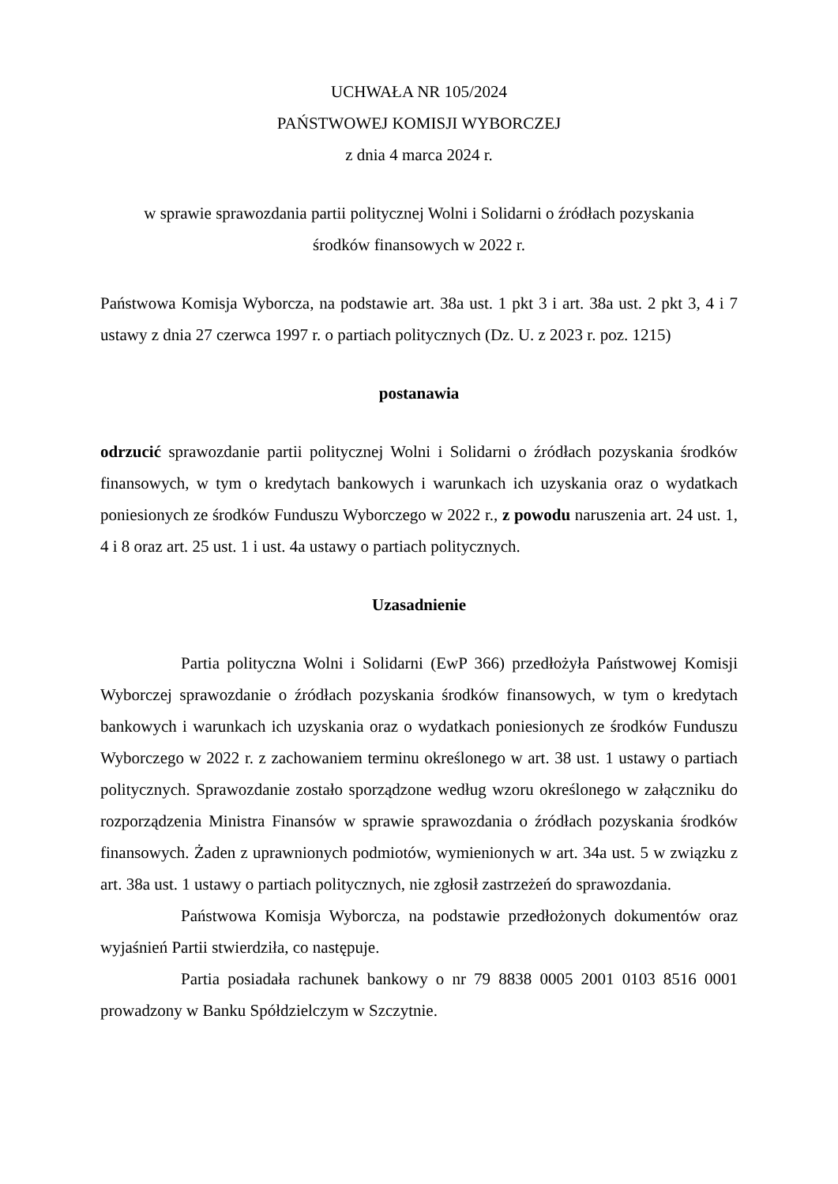UCHWAŁA NR 105/2024
PAŃSTWOWEJ KOMISJI WYBORCZEJ
z dnia 4 marca 2024 r.
w sprawie sprawozdania partii politycznej Wolni i Solidarni o źródłach pozyskania
środków finansowych w 2022 r.
Państwowa Komisja Wyborcza, na podstawie art. 38a ust. 1 pkt 3 i art. 38a ust. 2 pkt 3, 4 i 7 ustawy z dnia 27 czerwca 1997 r. o partiach politycznych (Dz. U. z 2023 r. poz. 1215)
postanawia
odrzucić sprawozdanie partii politycznej Wolni i Solidarni o źródłach pozyskania środków finansowych, w tym o kredytach bankowych i warunkach ich uzyskania oraz o wydatkach poniesionych ze środków Funduszu Wyborczego w 2022 r., z powodu naruszenia art. 24 ust. 1, 4 i 8 oraz art. 25 ust. 1 i ust. 4a ustawy o partiach politycznych.
Uzasadnienie
Partia polityczna Wolni i Solidarni (EwP 366) przedłożyła Państwowej Komisji Wyborczej sprawozdanie o źródłach pozyskania środków finansowych, w tym o kredytach bankowych i warunkach ich uzyskania oraz o wydatkach poniesionych ze środków Funduszu Wyborczego w 2022 r. z zachowaniem terminu określonego w art. 38 ust. 1 ustawy o partiach politycznych. Sprawozdanie zostało sporządzone według wzoru określonego w załączniku do rozporządzenia Ministra Finansów w sprawie sprawozdania o źródłach pozyskania środków finansowych. Żaden z uprawnionych podmiotów, wymienionych w art. 34a ust. 5 w związku z art. 38a ust. 1 ustawy o partiach politycznych, nie zgłosił zastrzeżeń do sprawozdania.
Państwowa Komisja Wyborcza, na podstawie przedłożonych dokumentów oraz wyjaśnień Partii stwierdziła, co następuje.
Partia posiadała rachunek bankowy o nr 79 8838 0005 2001 0103 8516 0001 prowadzony w Banku Spółdzielczym w Szczytnie.